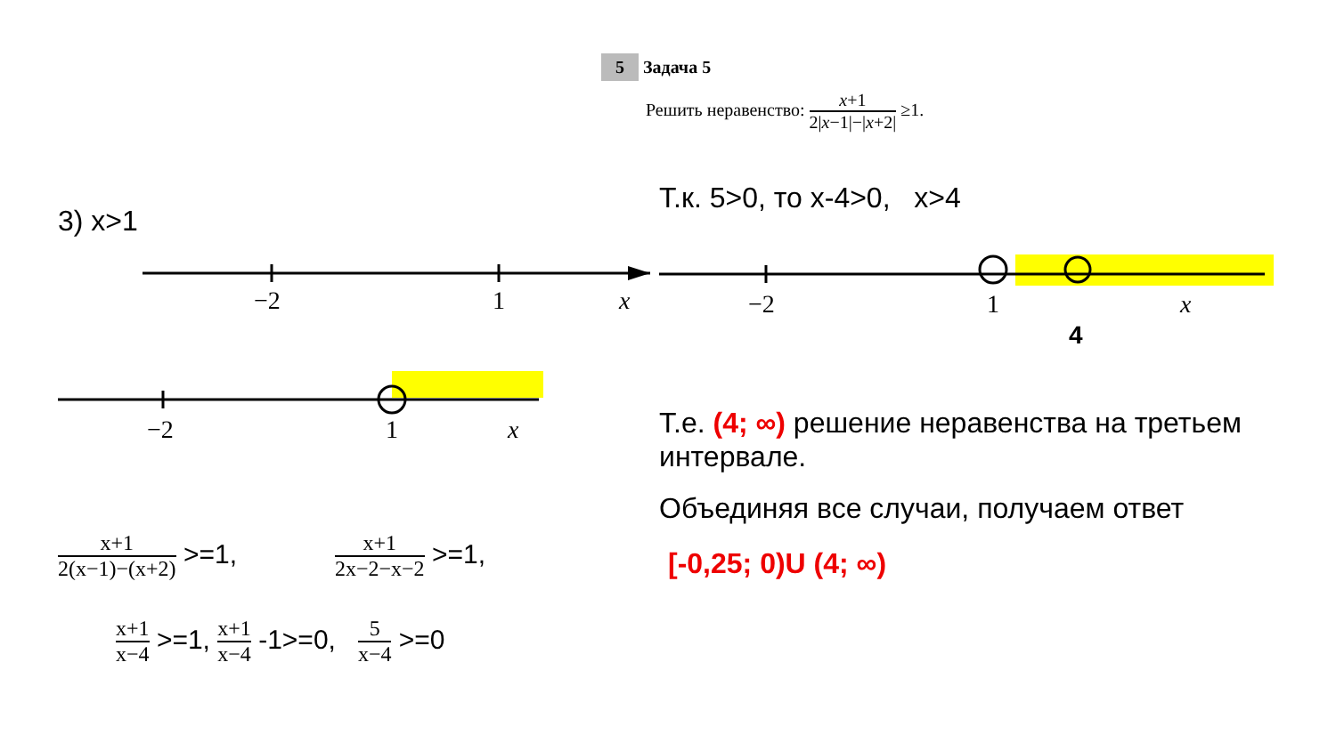3) x>1
−2
1
x
−2
1
x
x+1 2(x−1)−(x+2) >=1,
x+1 2x−2−x−2 >=1,
x+1 x−4 >=1, x+1 x−4 -1>=0, 5 x−4 >=0
5 Задача 5
Решить неравенство: x+1 2|x−1|−|x+2| ≥1.
Т.к. 5>0, то х-4>0, x>4
−2
1
x
4
Т.е. (4; ∞) решение неравенства на третьем интервале.
Объединяя все случаи, получаем ответ
[-0,25; 0)U (4; ∞)